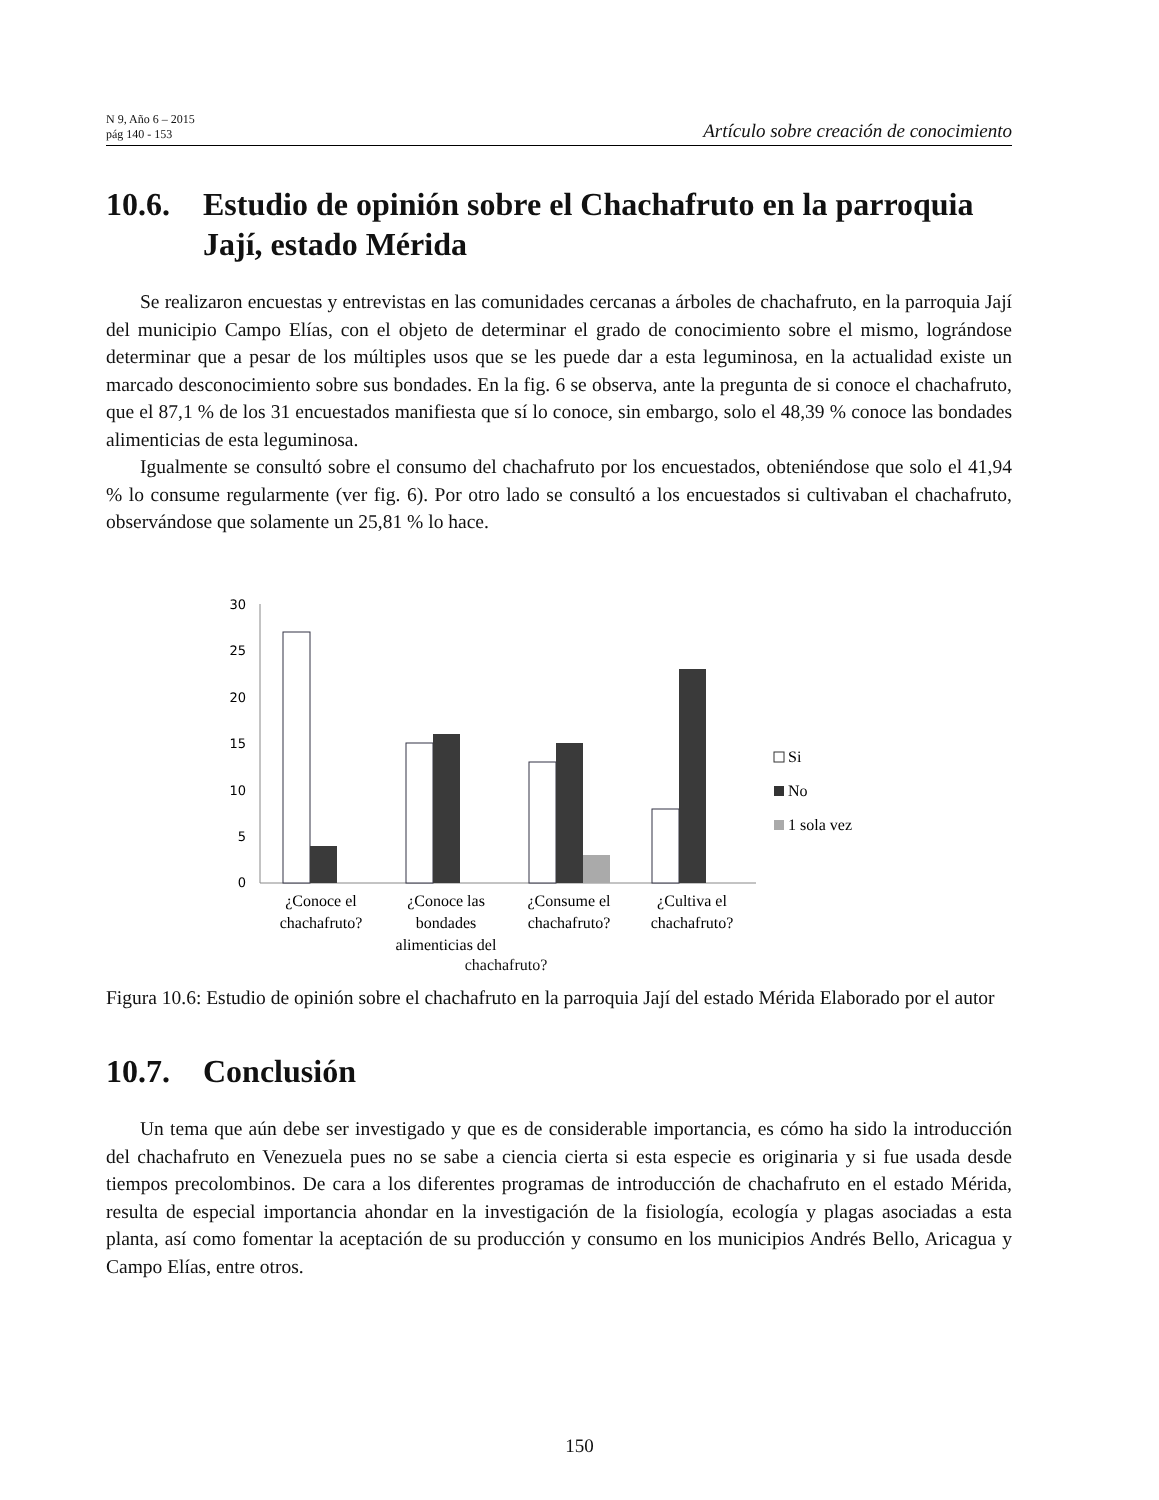N 9, Año 6 – 2015
pág 140 - 153
Artículo sobre creación de conocimiento
10.6. Estudio de opinión sobre el Chachafruto en la parroquia Jají, estado Mérida
Se realizaron encuestas y entrevistas en las comunidades cercanas a árboles de chachafruto, en la parroquia Jají del municipio Campo Elías, con el objeto de determinar el grado de conocimiento sobre el mismo, lográndose determinar que a pesar de los múltiples usos que se les puede dar a esta leguminosa, en la actualidad existe un marcado desconocimiento sobre sus bondades. En la fig. 6 se observa, ante la pregunta de si conoce el chachafruto, que el 87,1 % de los 31 encuestados manifiesta que sí lo conoce, sin embargo, solo el 48,39 % conoce las bondades alimenticias de esta leguminosa.
Igualmente se consultó sobre el consumo del chachafruto por los encuestados, obteniéndose que solo el 41,94 % lo consume regularmente (ver fig. 6). Por otro lado se consultó a los encuestados si cultivaban el chachafruto, observándose que solamente un 25,81 % lo hace.
30
25
20
15
10
5
0
¿Conoce el
chachafruto?
¿Conoce las
bondades
alimenticias del
¿Consume el
chachafruto?
¿Cultiva el
chachafruto?
Si
No
1 sola vez
chachafruto?
Figura 10.6: Estudio de opinión sobre el chachafruto en la parroquia Jají del estado Mérida Elaborado por el autor
10.7. Conclusión
Un tema que aún debe ser investigado y que es de considerable importancia, es cómo ha sido la introducción del chachafruto en Venezuela pues no se sabe a ciencia cierta si esta especie es originaria y si fue usada desde tiempos precolombinos. De cara a los diferentes programas de introducción de chachafruto en el estado Mérida, resulta de especial importancia ahondar en la investigación de la fisiología, ecología y plagas asociadas a esta planta, así como fomentar la aceptación de su producción y consumo en los municipios Andrés Bello, Aricagua y Campo Elías, entre otros.
150